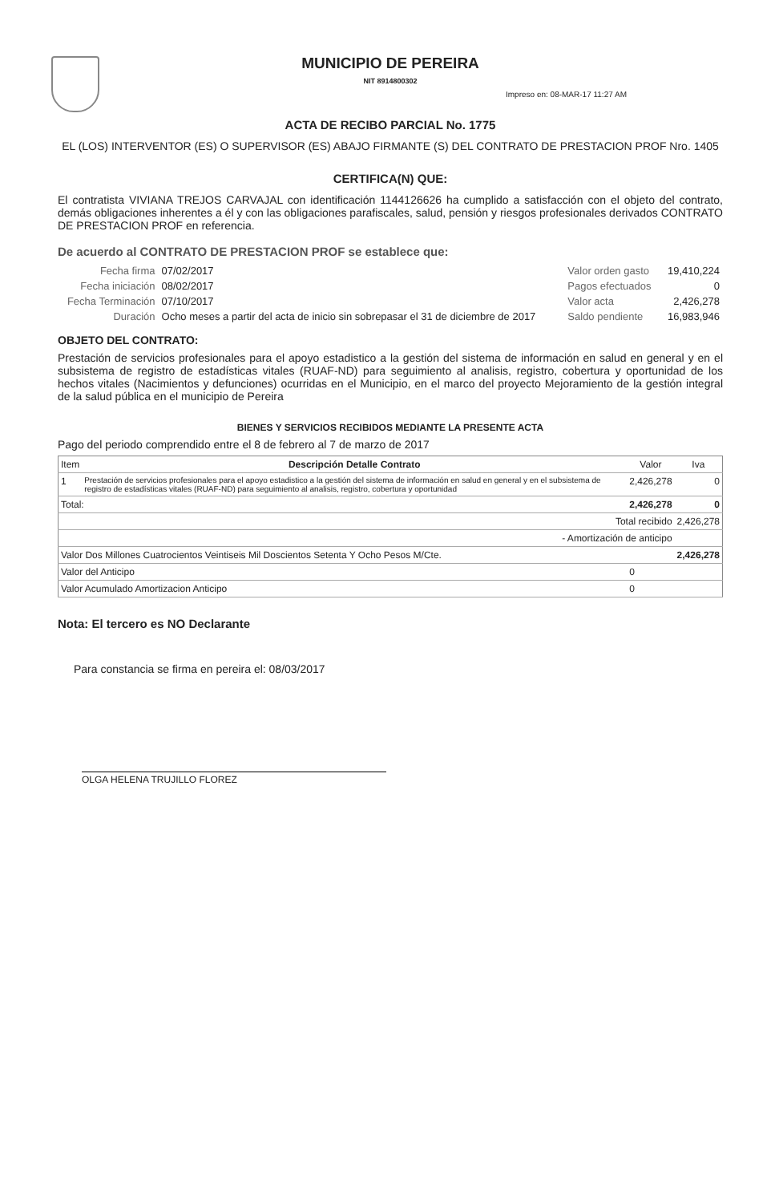MUNICIPIO DE PEREIRA
NIT 8914800302
Impreso en: 08-MAR-17 11:27 AM
ACTA DE RECIBO PARCIAL No. 1775
EL (LOS) INTERVENTOR (ES) O SUPERVISOR (ES) ABAJO FIRMANTE (S) DEL CONTRATO DE PRESTACION PROF Nro. 1405
CERTIFICA(N) QUE:
El contratista VIVIANA TREJOS CARVAJAL con identificación 1144126626 ha cumplido a satisfacción con el objeto del contrato, demás obligaciones inherentes a él y con las obligaciones parafiscales, salud, pensión y riesgos profesionales derivados CONTRATO DE PRESTACION PROF en referencia.
De acuerdo al CONTRATO DE PRESTACION PROF se establece que:
| Fecha firma | 07/02/2017 | Valor orden gasto | 19,410,224 |
| Fecha iniciación | 08/02/2017 | Pagos efectuados | 0 |
| Fecha Terminación | 07/10/2017 | Valor acta | 2,426,278 |
| Duración | Ocho meses a partir del acta de inicio sin sobrepasar el 31 de diciembre de 2017 | Saldo pendiente | 16,983,946 |
OBJETO DEL CONTRATO:
Prestación de servicios profesionales para el apoyo estadistico a la gestión del sistema de información en salud en general y en el subsistema de registro de estadísticas vitales (RUAF-ND) para seguimiento al analisis, registro, cobertura y oportunidad de los hechos vitales (Nacimientos y defunciones) ocurridas en el Municipio, en el marco del proyecto Mejoramiento de la gestión integral de la salud pública en el municipio de Pereira
BIENES Y SERVICIOS RECIBIDOS MEDIANTE LA PRESENTE ACTA
Pago del periodo comprendido entre el 8 de febrero al 7 de marzo de 2017
| Item | Descripción Detalle Contrato | Valor | Iva |
| --- | --- | --- | --- |
| 1 | Prestación de servicios profesionales para el apoyo estadistico a la gestión del sistema de información en salud en general y en el subsistema de registro de estadísticas vitales (RUAF-ND) para seguimiento al analisis, registro, cobertura y oportunidad | 2,426,278 | 0 |
| Total: | | 2,426,278 | 0 |
| Total recibido | | | 2,426,278 |
| - Amortización de anticipo | | | |
| Valor Dos Millones Cuatrocientos Veintiseis Mil Doscientos Setenta Y Ocho Pesos M/Cte. | | | 2,426,278 |
| Valor del Anticipo | | 0 | |
| Valor Acumulado Amortizacion Anticipo | | 0 | |
Nota: El tercero es NO Declarante
Para constancia se firma en pereira el: 08/03/2017
OLGA HELENA TRUJILLO FLOREZ